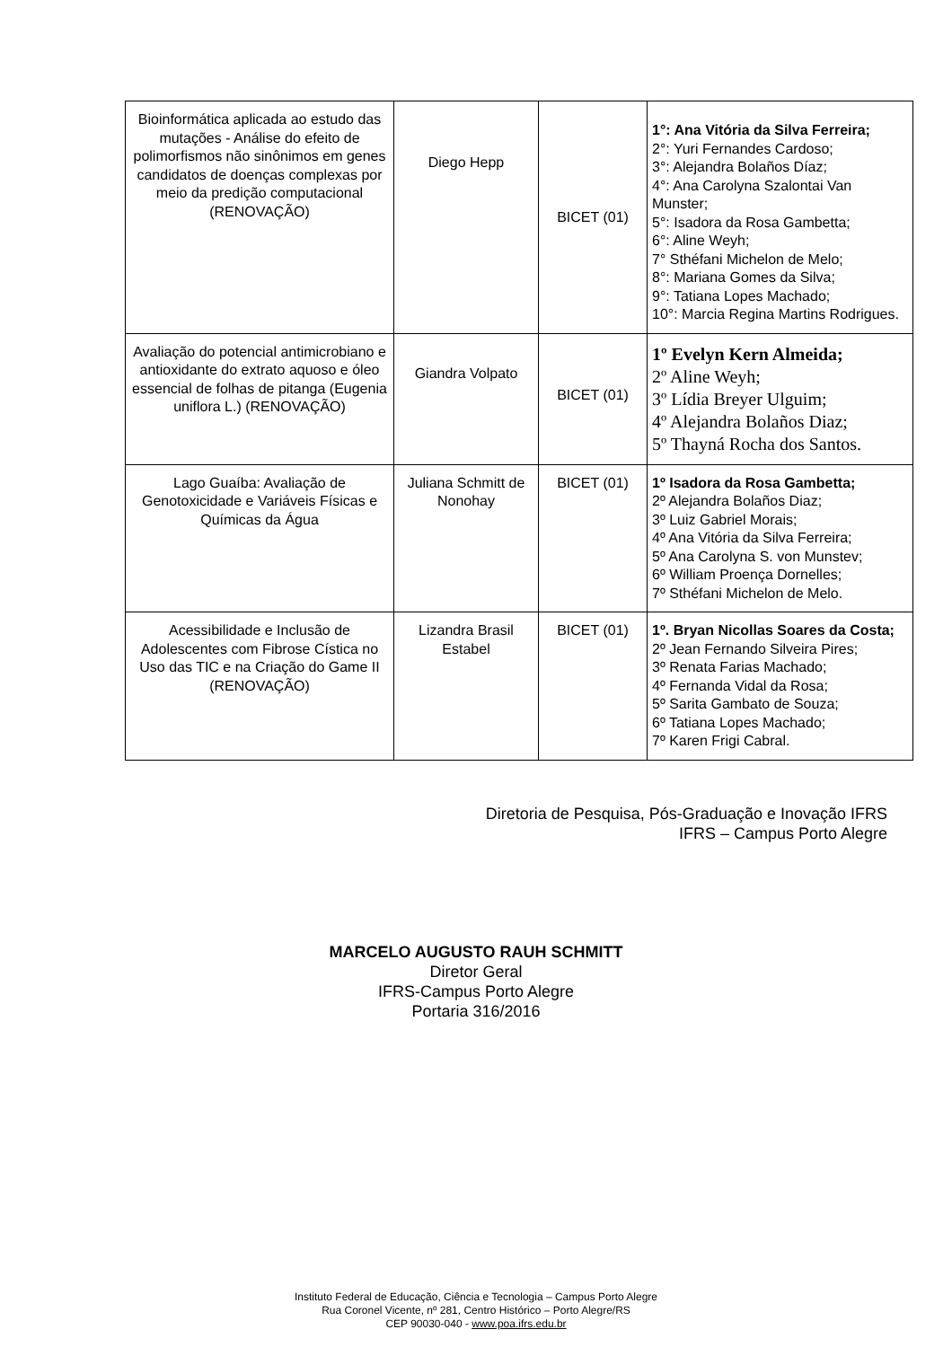| Bioinformática aplicada ao estudo das mutações - Análise do efeito de polimorfismos não sinônimos em genes candidatos de doenças complexas por meio da predição computacional (RENOVAÇÃO) | Diego Hepp | BICET (01) | 1°: Ana Vitória da Silva Ferreira; 2°: Yuri Fernandes Cardoso; 3°: Alejandra Bolaños Díaz; 4°: Ana Carolyna Szalontai Van Munster; 5°: Isadora da Rosa Gambetta; 6°: Aline Weyh; 7° Sthéfani Michelon de Melo; 8°: Mariana Gomes da Silva; 9°: Tatiana Lopes Machado; 10°: Marcia Regina Martins Rodrigues. |
| Avaliação do potencial antimicrobiano e antioxidante do extrato aquoso e óleo essencial de folhas de pitanga (Eugenia uniflora L.) (RENOVAÇÃO) | Giandra Volpato | BICET (01) | 1º Evelyn Kern Almeida; 2º Aline Weyh; 3º Lídia Breyer Ulguim; 4º Alejandra Bolaños Diaz; 5º Thayná Rocha dos Santos. |
| Lago Guaíba: Avaliação de Genotoxicidade e Variáveis Físicas e Químicas da Água | Juliana Schmitt de Nonohay | BICET (01) | 1º Isadora da Rosa Gambetta; 2º Alejandra Bolaños Diaz; 3º Luiz Gabriel Morais; 4º Ana Vitória da Silva Ferreira; 5º Ana Carolyna S. von Munstev; 6º William Proença Dornelles; 7º Sthéfani Michelon de Melo. |
| Acessibilidade e Inclusão de Adolescentes com Fibrose Cística no Uso das TIC e na Criação do Game II (RENOVAÇÃO) | Lizandra Brasil Estabel | BICET (01) | 1º. Bryan Nicollas Soares da Costa; 2º Jean Fernando Silveira Pires; 3º Renata Farias Machado; 4º Fernanda Vidal da Rosa; 5º Sarita Gambato de Souza; 6º Tatiana Lopes Machado; 7º Karen Frigi Cabral. |
Diretoria de Pesquisa, Pós-Graduação e Inovação IFRS
IFRS – Campus Porto Alegre
MARCELO AUGUSTO RAUH SCHMITT
Diretor Geral
IFRS-Campus Porto Alegre
Portaria 316/2016
Instituto Federal de Educação, Ciência e Tecnologia – Campus Porto Alegre
Rua Coronel Vicente, nº 281, Centro Histórico – Porto Alegre/RS
CEP 90030-040 - www.poa.ifrs.edu.br